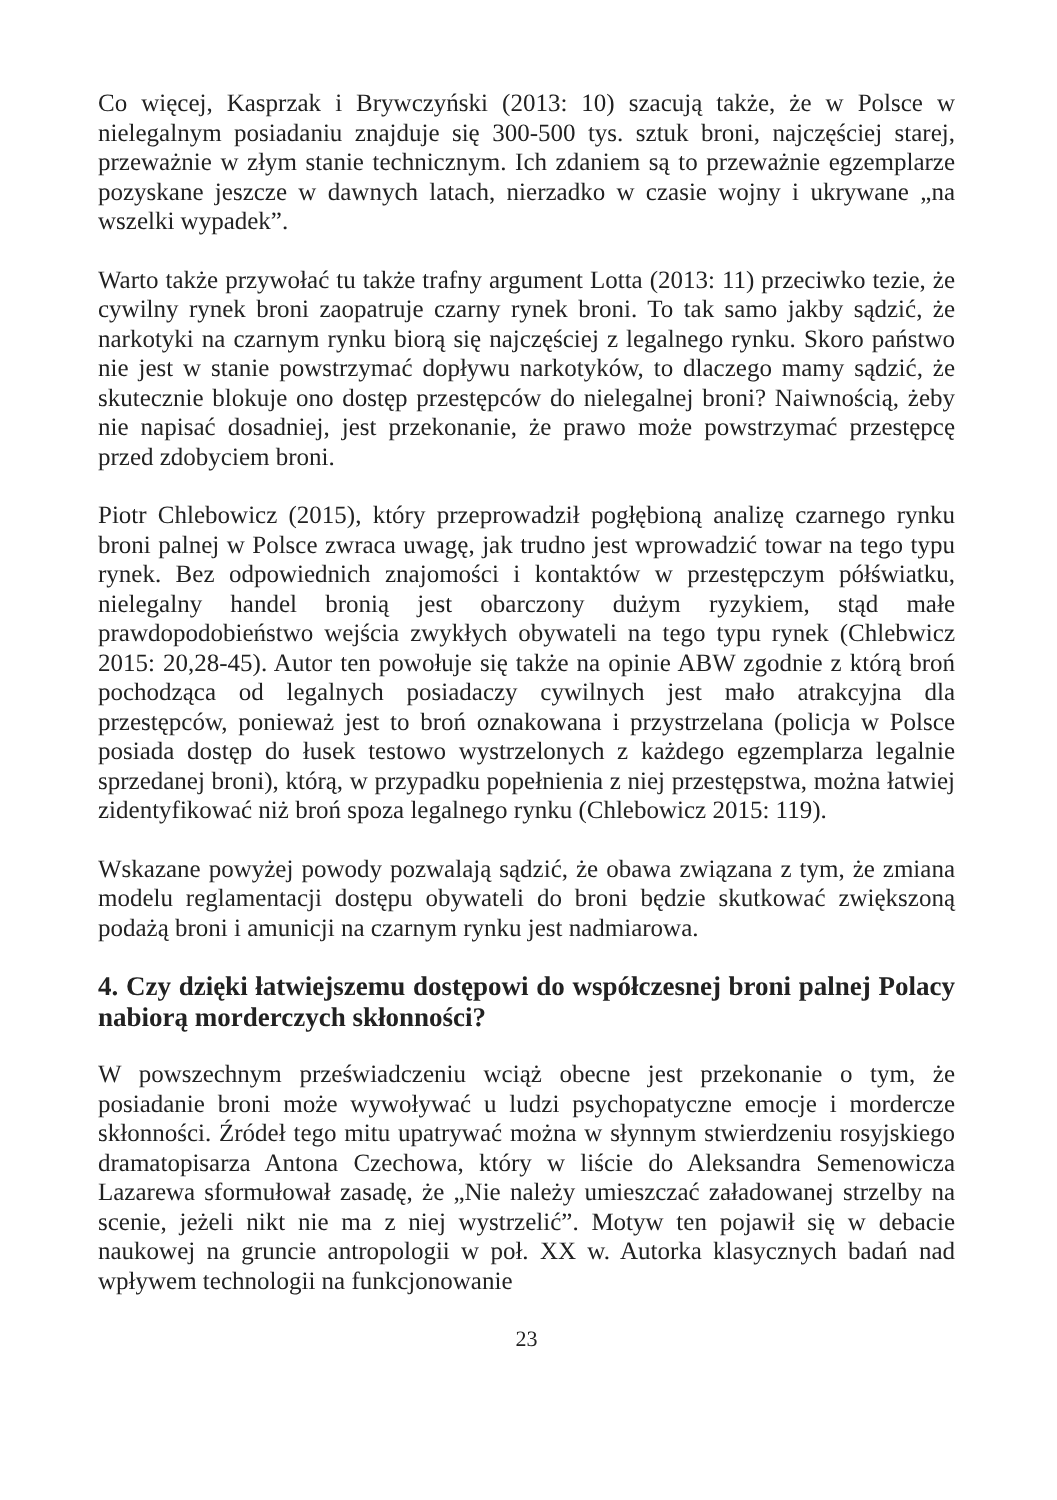Co więcej, Kasprzak i Brywczyński (2013: 10) szacują także, że w Polsce w nielegalnym posiadaniu znajduje się 300-500 tys. sztuk broni, najczęściej starej, przeważnie w złym stanie technicznym. Ich zdaniem są to przeważnie egzemplarze pozyskane jeszcze w dawnych latach, nierzadko w czasie wojny i ukrywane „na wszelki wypadek”.
Warto także przywołać tu także trafny argument Lotta (2013: 11) przeciwko tezie, że cywilny rynek broni zaopatruje czarny rynek broni. To tak samo jakby sądzić, że narkotyki na czarnym rynku biorą się najczęściej z legalnego rynku. Skoro państwo nie jest w stanie powstrzymać dopływu narkotyków, to dlaczego mamy sądzić, że skutecznie blokuje ono dostęp przestępców do nielegalnej broni? Naiwnością, żeby nie napisać dosadniej, jest przekonanie, że prawo może powstrzymać przestępcę przed zdobyciem broni.
Piotr Chlebowicz (2015), który przeprowadził pogłębioną analizę czarnego rynku broni palnej w Polsce zwraca uwagę, jak trudno jest wprowadzić towar na tego typu rynek. Bez odpowiednich znajomości i kontaktów w przestępczym półświatku, nielegalny handel bronią jest obarczony dużym ryzykiem, stąd małe prawdopodobieństwo wejścia zwykłych obywateli na tego typu rynek (Chlebwicz 2015: 20,28-45). Autor ten powołuje się także na opinie ABW zgodnie z którą broń pochodząca od legalnych posiadaczy cywilnych jest mało atrakcyjna dla przestępców, ponieważ jest to broń oznakowana i przystrzelana (policja w Polsce posiada dostęp do łusek testowo wystrzelonych z każdego egzemplarza legalnie sprzedanej broni), którą, w przypadku popełnienia z niej przestępstwa, można łatwiej zidentyfikować niż broń spoza legalnego rynku (Chlebowicz 2015: 119).
Wskazane powyżej powody pozwalają sądzić, że obawa związana z tym, że zmiana modelu reglamentacji dostępu obywateli do broni będzie skutkować zwiększoną podażą broni i amunicji na czarnym rynku jest nadmiarowa.
4. Czy dzięki łatwiejszemu dostępowi do współczesnej broni palnej Polacy nabiorą morderczych skłonności?
W powszechnym przeświadczeniu wciąż obecne jest przekonanie o tym, że posiadanie broni może wywoływać u ludzi psychopatyczne emocje i mordercze skłonności. Źródeł tego mitu upatrywać można w słynnym stwierdzeniu rosyjskiego dramatopisarza Antona Czechowa, który w liście do Aleksandra Semenowicza Lazarewa sformułował zasadę, że „Nie należy umieszczać załadowanej strzelby na scenie, jeżeli nikt nie ma z niej wystrzelić”. Motyw ten pojawił się w debacie naukowej na gruncie antropologii w poł. XX w. Autorka klasycznych badań nad wpływem technologii na funkcjonowanie
23